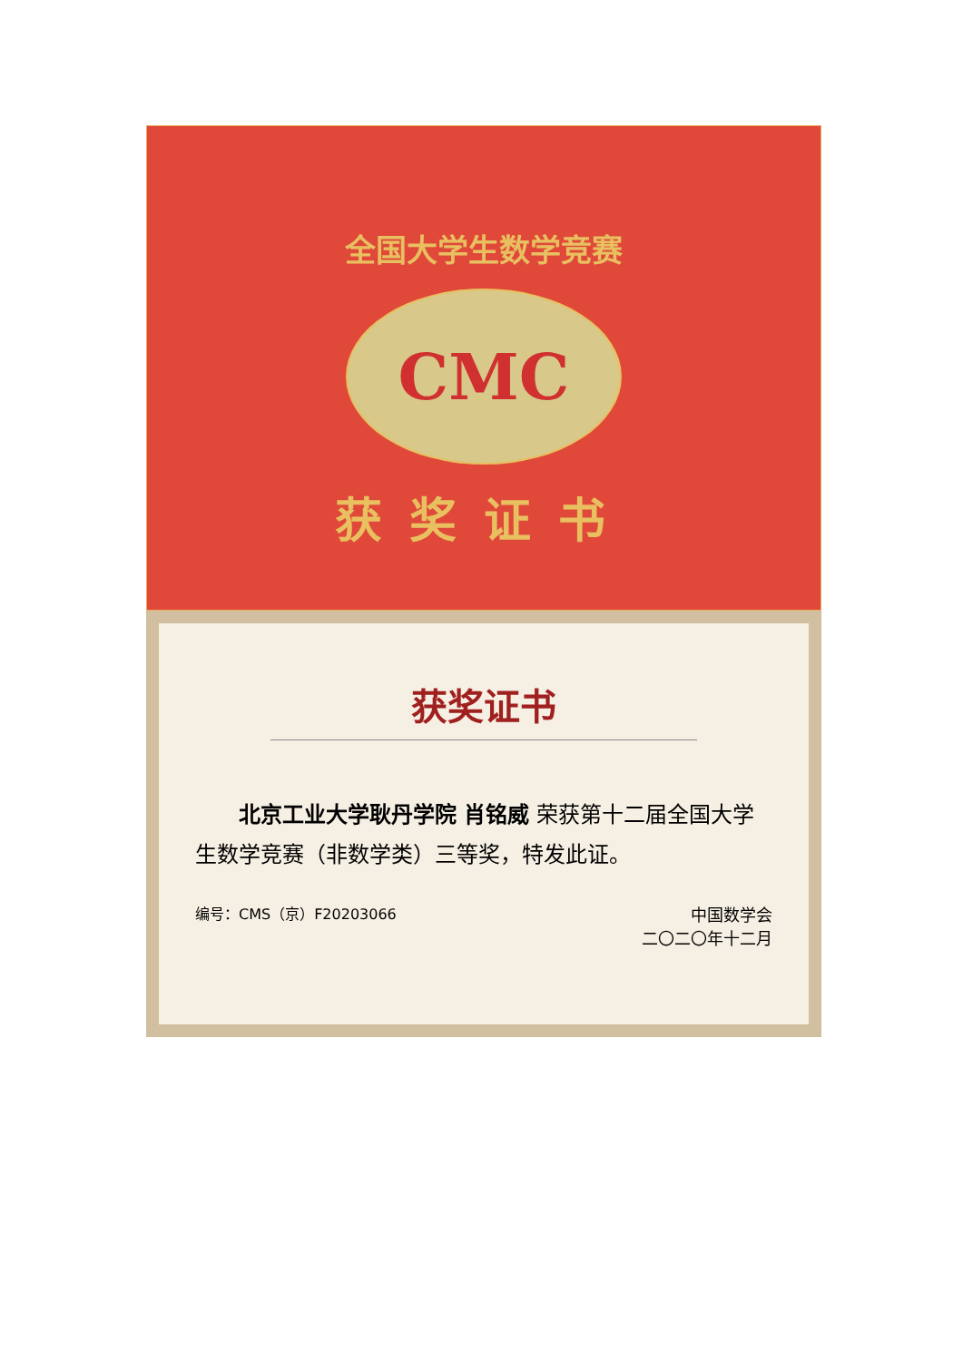全国大学生数学竞赛
CMC
获奖证书
获奖证书
北京工业大学耿丹学院 肖铭威 荣获第十二届全国大学生数学竞赛（非数学类）三等奖，特发此证。
编号：CMS（京）F20203066 中国数学会
二〇二〇年十二月